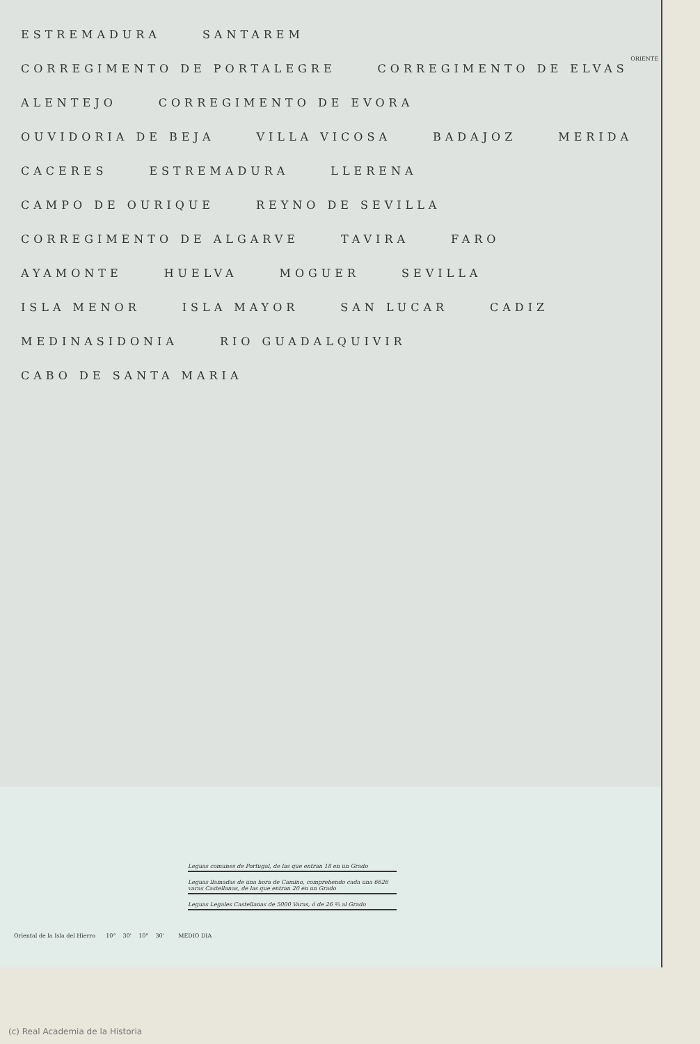ORIENTE
ESTREMADURA SANTAREM CORREGIMENTO DE PORTALEGRE CORREGIMENTO DE ELVAS ALENTEJO CORREGIMENTO DE EVORA OUVIDORIA DE BEJA VILLA VICOSA BADAJOZ MERIDA CACERES ESTREMADURA LLERENA CAMPO DE OURIQUE REYNO DE SEVILLA CORREGIMENTO DE ALGARVE TAVIRA FARO AYAMONTE HUELVA MOGUER SEVILLA ISLA MENOR ISLA MAYOR SAN LUCAR CADIZ MEDINASIDONIA RIO GUADALQUIVIR CABO DE SANTA MARIA
Leguas comunes de Portugal, de las que entran 18 en un Grado
Leguas llamadas de una hora de Camino, comprehendo cada una 6626 varas Castellanas, de las que entran 20 en un Grado
Leguas Legales Castellanas de 5000 Varas, ó de 26 ⅔ al Grado
Oriental de la Isla del Hierro 10° 30' 10° 30' MEDIO DIA
(c) Real Academia de la Historia